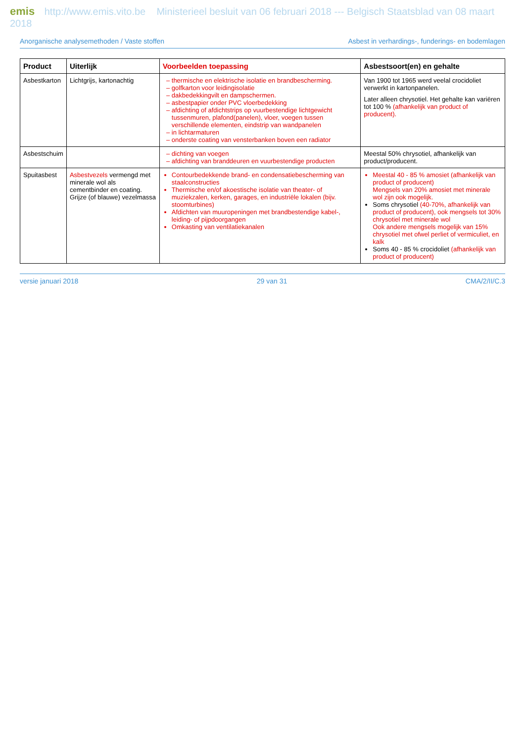emis http://www.emis.vito.be Ministerieel besluit van 06 februari 2018 --- Belgisch Staatsblad van 08 maart 2018
Anorganische analysemethoden / Vaste stoffen Asbest in verhardings-, funderings- en bodemlagen
| Product | Uiterlijk | Voorbeelden toepassing | Asbestsoort(en) en gehalte |
| --- | --- | --- | --- |
| Asbestkarton | Lichtgrijs, kartonachtig | thermische en elektrische isolatie en brandbescherming. golfkarton voor leidingisolatie dakbedekkingvilt en dampschermen. asbestpapier onder PVC vloerbedekking afdichting of afdichtstrips op vuurbestendige lichtgewicht tussenmuren, plafond(panelen), vloer, voegen tussen verschillende elementen, eindstrip van wandpanelen in lichtarmaturen onderste coating van vensterbanken boven een radiator | Van 1900 tot 1965 werd veelal crocidoliet verwerkt in kartonpanelen. Later alleen chrysotiel. Het gehalte kan variëren tot 100 % (afhankelijk van product of producent). |
| Asbestschuim | | dichting van voegen afdichting van branddeuren en vuurbestendige producten | Meestal 50% chrysotiel, afhankelijk van product/producent. |
| Spuitasbest | Asbestvezels vermengd met minerale wol als cementbinder en coating. Grijze (of blauwe) vezelmassa | Contourbedekkende brand- en condensatiebescherming van staalconstructies Thermische en/of akoestische isolatie van theater- of muziekzalen, kerken, garages, en industriële lokalen (bijv. stoomturbines) Afdichten van muuropeningen met brandbestendige kabel-, leiding- of pijpdoorgangen Omkasting van ventilatiekanalen | Meestal 40 - 85 % amosiet (afhankelijk van product of producent) Mengsels van 20% amosiet met minerale wol zijn ook mogelijk. Soms chrysotiel (40-70%, afhankelijk van product of producent), ook mengsels tot 30% chrysotiel met minerale wol Ook andere mengsels mogelijk van 15% chrysotiel met ofwel perliet of vermiculiet, en kalk Soms 40 - 85 % crocidoliet (afhankelijk van product of producent) |
versie januari 2018 29 van 31 CMA/2/II/C.3